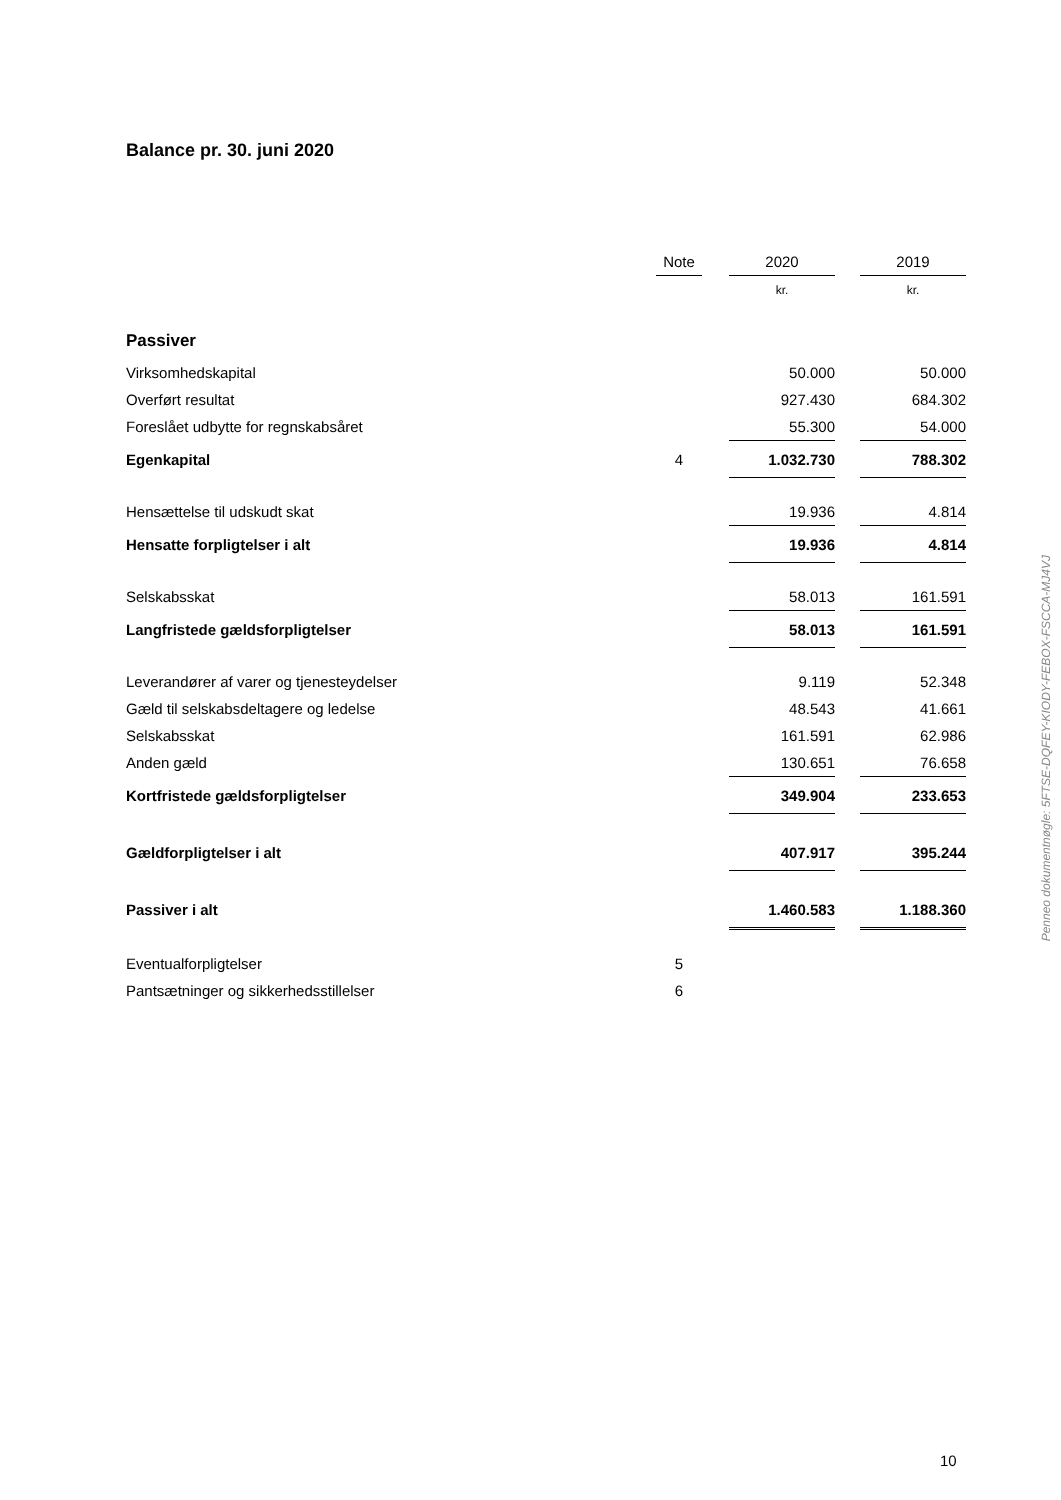Balance pr. 30. juni 2020
| | Note | | 2020 | | 2019 |
| | | | kr. | | kr. |
| Passiver | | | | | |
| Virksomhedskapital | | | 50.000 | | 50.000 |
| Overført resultat | | | 927.430 | | 684.302 |
| Foreslået udbytte for regnskabsåret | | | 55.300 | | 54.000 |
| Egenkapital | 4 | | 1.032.730 | | 788.302 |
| Hensættelse til udskudt skat | | | 19.936 | | 4.814 |
| Hensatte forpligtelser i alt | | | 19.936 | | 4.814 |
| Selskabsskat | | | 58.013 | | 161.591 |
| Langfristede gældsforpligtelser | | | 58.013 | | 161.591 |
| Leverandører af varer og tjenesteydelser | | | 9.119 | | 52.348 |
| Gæld til selskabsdeltagere og ledelse | | | 48.543 | | 41.661 |
| Selskabsskat | | | 161.591 | | 62.986 |
| Anden gæld | | | 130.651 | | 76.658 |
| Kortfristede gældsforpligtelser | | | 349.904 | | 233.653 |
| Gældforpligtelser i alt | | | 407.917 | | 395.244 |
| Passiver i alt | | | 1.460.583 | | 1.188.360 |
| Eventualforpligtelser | 5 | | | | |
| Pantsætninger og sikkerhedsstillelser | 6 | | | | |
Penneo dokumentnøgle: 5FTSE-DQFEY-KIODY-FEBOX-FSCCA-MJ4VJ
10